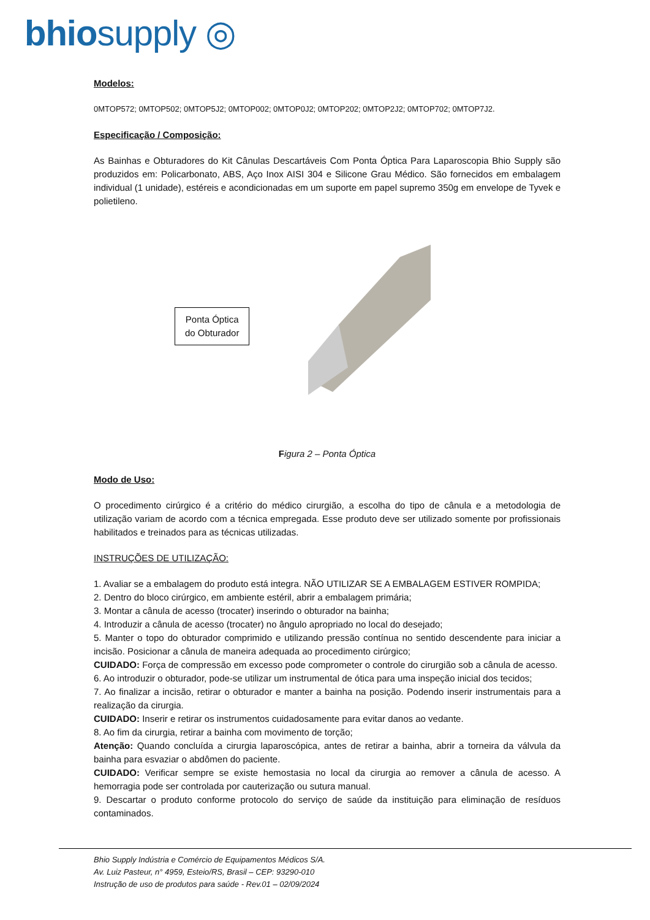bhiosupply ◎
Modelos:
0MTOP572; 0MTOP502; 0MTOP5J2; 0MTOP002; 0MTOP0J2; 0MTOP202; 0MTOP2J2; 0MTOP702; 0MTOP7J2.
Especificação / Composição:
As Bainhas e Obturadores do Kit Cânulas Descartáveis Com Ponta Óptica Para Laparoscopia Bhio Supply são produzidos em: Policarbonato, ABS, Aço Inox AISI 304 e Silicone Grau Médico. São fornecidos em embalagem individual (1 unidade), estéreis e acondicionadas em um suporte em papel supremo 350g em envelope de Tyvek e polietileno.
Ponta Óptica
do Obturador
Figura 2 – Ponta Óptica
Modo de Uso:
O procedimento cirúrgico é a critério do médico cirurgião, a escolha do tipo de cânula e a metodologia de utilização variam de acordo com a técnica empregada. Esse produto deve ser utilizado somente por profissionais habilitados e treinados para as técnicas utilizadas.
INSTRUÇÕES DE UTILIZAÇÃO:
1. Avaliar se a embalagem do produto está integra. NÃO UTILIZAR SE A EMBALAGEM ESTIVER ROMPIDA;
2. Dentro do bloco cirúrgico, em ambiente estéril, abrir a embalagem primária;
3. Montar a cânula de acesso (trocater) inserindo o obturador na bainha;
4. Introduzir a cânula de acesso (trocater) no ângulo apropriado no local do desejado;
5. Manter o topo do obturador comprimido e utilizando pressão contínua no sentido descendente para iniciar a incisão. Posicionar a cânula de maneira adequada ao procedimento cirúrgico;
CUIDADO: Força de compressão em excesso pode comprometer o controle do cirurgião sob a cânula de acesso.
6. Ao introduzir o obturador, pode-se utilizar um instrumental de ótica para uma inspeção inicial dos tecidos;
7. Ao finalizar a incisão, retirar o obturador e manter a bainha na posição. Podendo inserir instrumentais para a realização da cirurgia.
CUIDADO: Inserir e retirar os instrumentos cuidadosamente para evitar danos ao vedante.
8. Ao fim da cirurgia, retirar a bainha com movimento de torção;
Atenção: Quando concluída a cirurgia laparoscópica, antes de retirar a bainha, abrir a torneira da válvula da bainha para esvaziar o abdômen do paciente.
CUIDADO: Verificar sempre se existe hemostasia no local da cirurgia ao remover a cânula de acesso. A hemorragia pode ser controlada por cauterização ou sutura manual.
9. Descartar o produto conforme protocolo do serviço de saúde da instituição para eliminação de resíduos contaminados.
Bhio Supply Indústria e Comércio de Equipamentos Médicos S/A.
Av. Luiz Pasteur, n° 4959, Esteio/RS, Brasil – CEP: 93290-010
Instrução de uso de produtos para saúde - Rev.01 – 02/09/2024